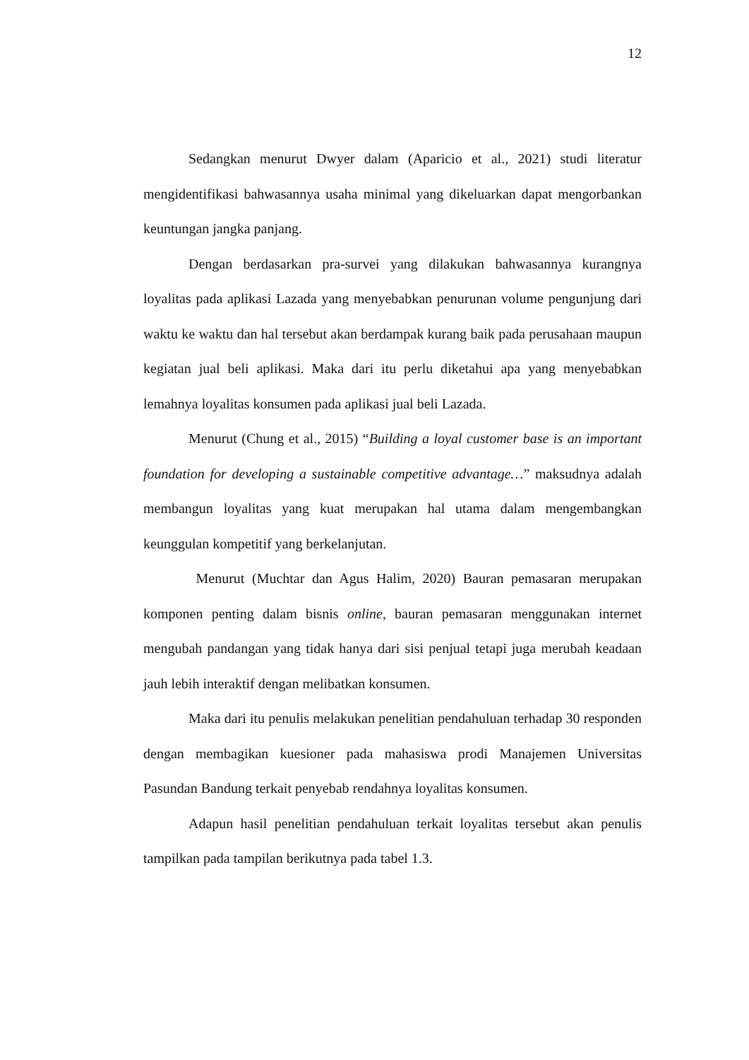12
Sedangkan menurut Dwyer dalam (Aparicio et al., 2021) studi literatur mengidentifikasi bahwasannya usaha minimal yang dikeluarkan dapat mengorbankan keuntungan jangka panjang.
Dengan berdasarkan pra-survei yang dilakukan bahwasannya kurangnya loyalitas pada aplikasi Lazada yang menyebabkan penurunan volume pengunjung dari waktu ke waktu dan hal tersebut akan berdampak kurang baik pada perusahaan maupun kegiatan jual beli aplikasi. Maka dari itu perlu diketahui apa yang menyebabkan lemahnya loyalitas konsumen pada aplikasi jual beli Lazada.
Menurut (Chung et al., 2015) “Building a loyal customer base is an important foundation for developing a sustainable competitive advantage…” maksudnya adalah membangun loyalitas yang kuat merupakan hal utama dalam mengembangkan keunggulan kompetitif yang berkelanjutan.
Menurut (Muchtar dan Agus Halim, 2020) Bauran pemasaran merupakan komponen penting dalam bisnis online, bauran pemasaran menggunakan internet mengubah pandangan yang tidak hanya dari sisi penjual tetapi juga merubah keadaan jauh lebih interaktif dengan melibatkan konsumen.
Maka dari itu penulis melakukan penelitian pendahuluan terhadap 30 responden dengan membagikan kuesioner pada mahasiswa prodi Manajemen Universitas Pasundan Bandung terkait penyebab rendahnya loyalitas konsumen.
Adapun hasil penelitian pendahuluan terkait loyalitas tersebut akan penulis tampilkan pada tampilan berikutnya pada tabel 1.3.